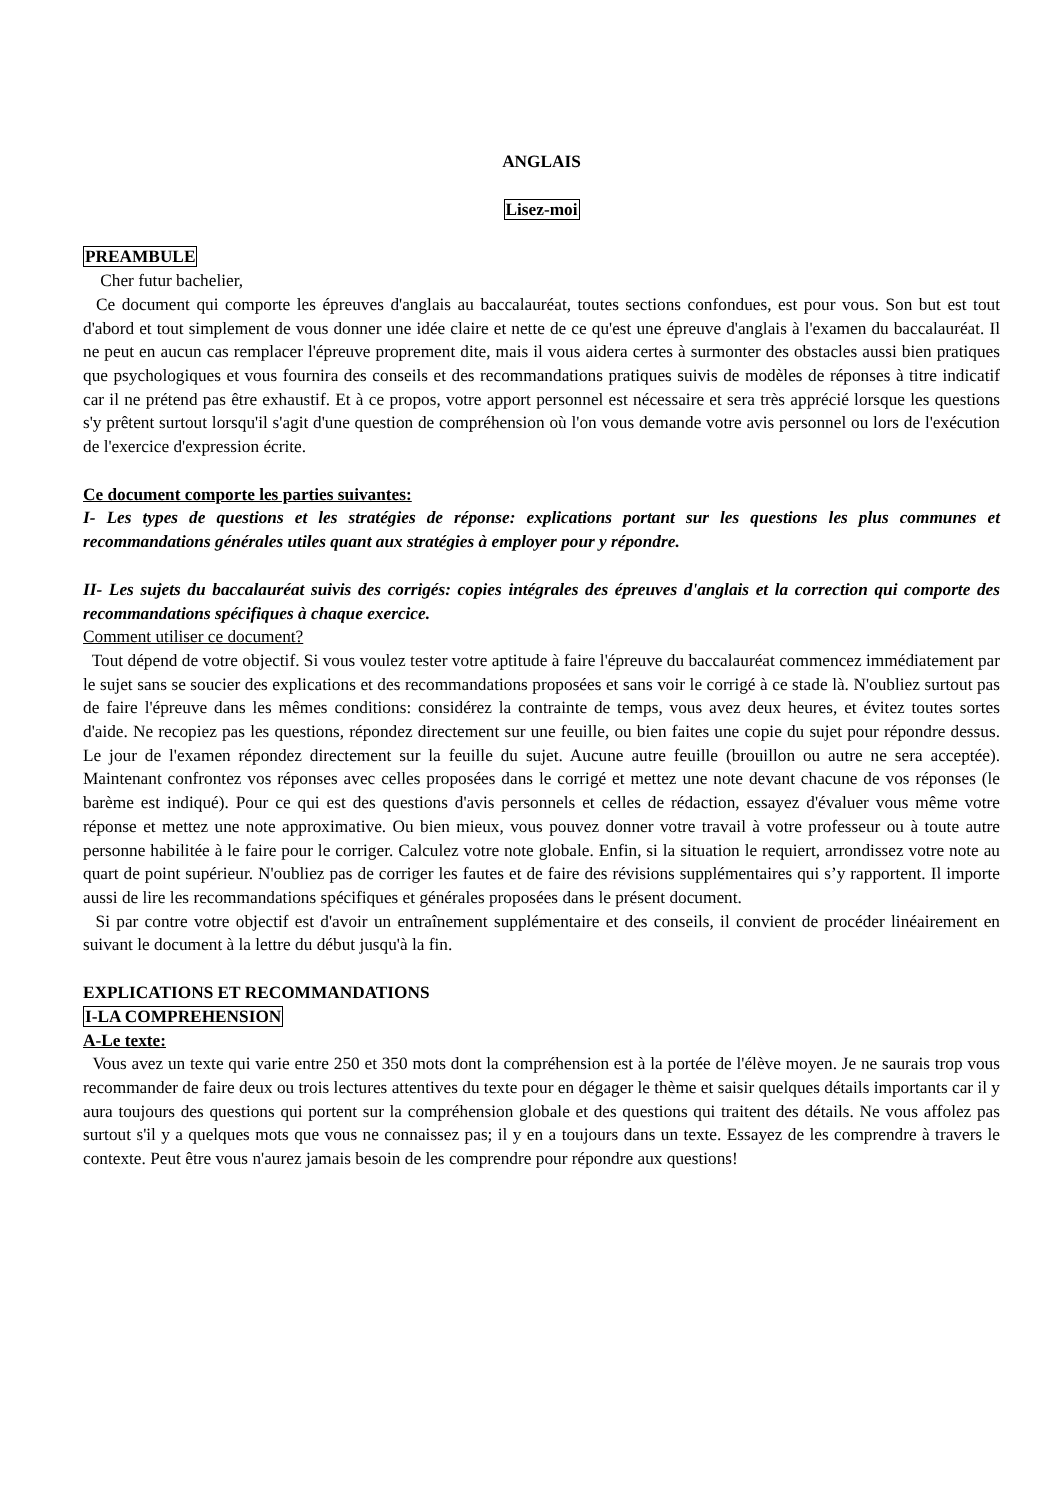ANGLAIS
Lisez-moi
PREAMBULE
Cher futur bachelier,
Ce document qui comporte les épreuves d'anglais au baccalauréat, toutes sections confondues, est pour vous. Son but est tout d'abord et tout simplement de vous donner une idée claire et nette de ce qu'est une épreuve d'anglais à l'examen du baccalauréat. Il ne peut en aucun cas remplacer l'épreuve proprement dite, mais il vous aidera certes à surmonter des obstacles aussi bien pratiques que psychologiques et vous fournira des conseils et des recommandations pratiques suivis de modèles de réponses à titre indicatif car il ne prétend pas être exhaustif. Et à ce propos, votre apport personnel est nécessaire et sera très apprécié lorsque les questions s'y prêtent surtout lorsqu'il s'agit d'une question de compréhension où l'on vous demande votre avis personnel ou lors de l'exécution de l'exercice d'expression écrite.
Ce document comporte les parties suivantes:
I- Les types de questions et les stratégies de réponse: explications portant sur les questions les plus communes et recommandations générales utiles quant aux stratégies à employer pour y répondre.
II- Les sujets du baccalauréat suivis des corrigés: copies intégrales des épreuves d'anglais et la correction qui comporte des recommandations spécifiques à chaque exercice.
Comment utiliser ce document?
Tout dépend de votre objectif. Si vous voulez tester votre aptitude à faire l'épreuve du baccalauréat commencez immédiatement par le sujet sans se soucier des explications et des recommandations proposées et sans voir le corrigé à ce stade là. N'oubliez surtout pas de faire l'épreuve dans les mêmes conditions: considérez la contrainte de temps, vous avez deux heures, et évitez toutes sortes d'aide. Ne recopiez pas les questions, répondez directement sur une feuille, ou bien faites une copie du sujet pour répondre dessus. Le jour de l'examen répondez directement sur la feuille du sujet. Aucune autre feuille (brouillon ou autre ne sera acceptée). Maintenant confrontez vos réponses avec celles proposées dans le corrigé et mettez une note devant chacune de vos réponses (le barème est indiqué). Pour ce qui est des questions d'avis personnels et celles de rédaction, essayez d'évaluer vous même votre réponse et mettez une note approximative. Ou bien mieux, vous pouvez donner votre travail à votre professeur ou à toute autre personne habilitée à le faire pour le corriger. Calculez votre note globale. Enfin, si la situation le requiert, arrondissez votre note au quart de point supérieur. N'oubliez pas de corriger les fautes et de faire des révisions supplémentaires qui s’y rapportent. Il importe aussi de lire les recommandations spécifiques et générales proposées dans le présent document.
Si par contre votre objectif est d'avoir un entraînement supplémentaire et des conseils, il convient de procéder linéairement en suivant le document à la lettre du début jusqu'à la fin.
EXPLICATIONS ET RECOMMANDATIONS
I-LA COMPREHENSION
A-Le texte:
Vous avez un texte qui varie entre 250 et 350 mots dont la compréhension est à la portée de l'élève moyen. Je ne saurais trop vous recommander de faire deux ou trois lectures attentives du texte pour en dégager le thème et saisir quelques détails importants car il y aura toujours des questions qui portent sur la compréhension globale et des questions qui traitent des détails. Ne vous affolez pas surtout s'il y a quelques mots que vous ne connaissez pas; il y en a toujours dans un texte. Essayez de les comprendre à travers le contexte. Peut être vous n'aurez jamais besoin de les comprendre pour répondre aux questions!